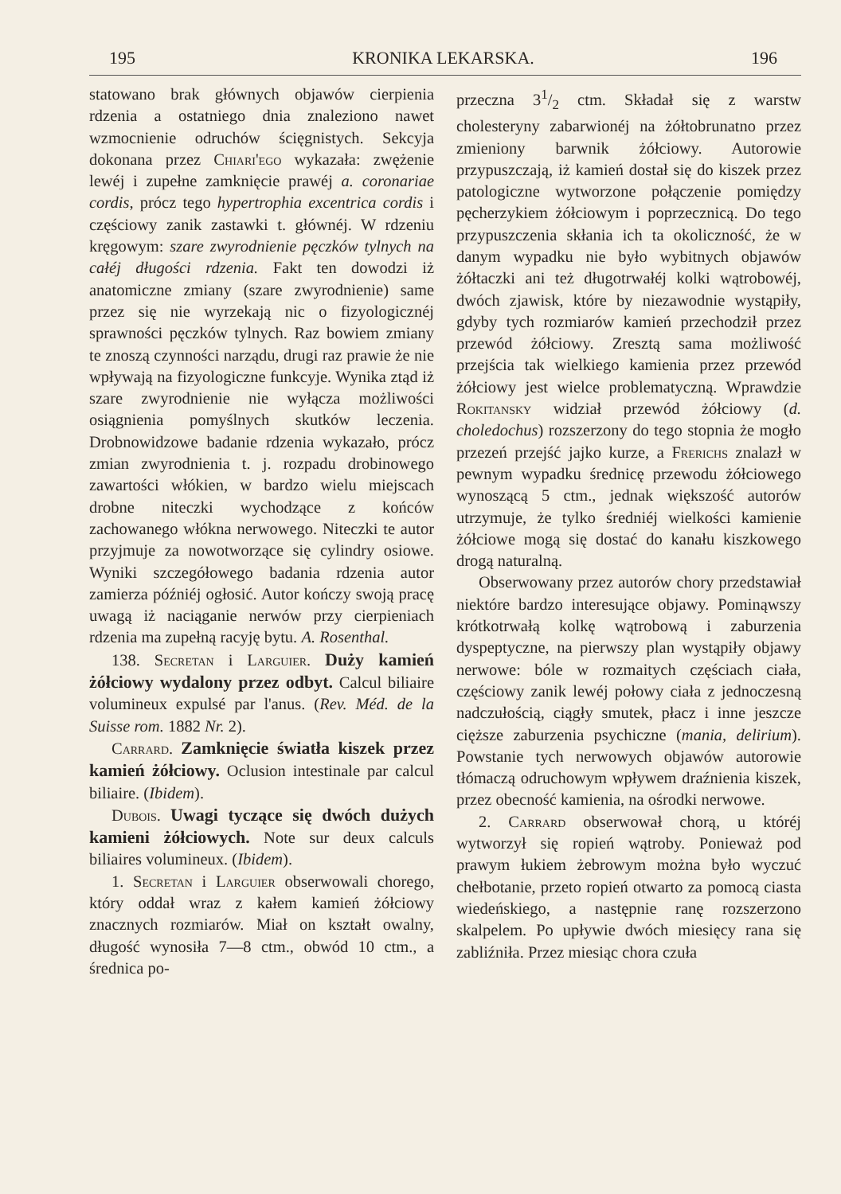195 KRONIKA LEKARSKA. 196
statowano brak głównych objawów cierpienia rdzenia a ostatniego dnia znaleziono nawet wzmocnienie odruchów ścięgnistych. Sekcyja dokonana przez Chiari'ego wykazała: zwężenie lewéj i zupełne zamknięcie prawéj a. coronariae cordis, prócz tego hypertrophia excentrica cordis i częściowy zanik zastawki t. głównéj. W rdzeniu kręgowym: szare zwyrodnienie pęczków tylnych na całéj długości rdzenia. Fakt ten dowodzi iż anatomiczne zmiany (szare zwyrodnienie) same przez się nie wyrzekają nic o fizyologicznéj sprawności pęczków tylnych. Raz bowiem zmiany te znoszą czynności narządu, drugi raz prawie że nie wpływają na fizyologiczne funkcyje. Wynika ztąd iż szare zwyrodnienie nie wyłącza możliwości osiągnienia pomyślnych skutków leczenia. Drobnowidzowe badanie rdzenia wykazało, prócz zmian zwyrodnienia t. j. rozpadu drobinowego zawartości włókien, w bardzo wielu miejscach drobne niteczki wychodzące z końców zachowanego włókna nerwowego. Niteczki te autor przyjmuje za nowotworzące się cylindry osiowe. Wyniki szczegółowego badania rdzenia autor zamierza późniéj ogłosić. Autor kończy swoją pracę uwagą iż naciąganie nerwów przy cierpieniach rdzenia ma zupełną racyję bytu. A. Rosenthal.
138. Secretan i Larguier. Duży kamień żółciowy wydalony przez odbyt. Calcul biliaire volumineux expulsé par l'anus. (Rev. Méd. de la Suisse rom. 1882 Nr. 2).
Carrard. Zamknięcie światła kiszek przez kamień żółciowy. Oclusion intestinale par calcul biliaire. (Ibidem).
Dubois. Uwagi tyczące się dwóch dużych kamieni żółciowych. Note sur deux calculs biliaires volumineux. (Ibidem).
1. Secretan i Larguier obserwowali chorego, który oddał wraz z kałem kamień żółciowy znacznych rozmiarów. Miał on kształt owalny, długość wynosiła 7—8 ctm., obwód 10 ctm., a średnica po-
przeczna 31/2 ctm. Składał się z warstw cholesteryny zabarwionéj na żółtobrunatno przez zmieniony barwnik żółciowy. Autorowie przypuszczają, iż kamień dostał się do kiszek przez patologiczne wytworzone połączenie pomiędzy pęcherzykiem żółciowym i poprzecznicą. Do tego przypuszczenia skłania ich ta okoliczność, że w danym wypadku nie było wybitnych objawów żółtaczki ani też długotrwałéj kolki wątrobowéj, dwóch zjawisk, które by niezawodnie wystąpiły, gdyby tych rozmiarów kamień przechodził przez przewód żółciowy. Zresztą sama możliwość przejścia tak wielkiego kamienia przez przewód żółciowy jest wielce problematyczną. Wprawdzie Rokitansky widział przewód żółciowy (d. choledochus) rozszerzony do tego stopnia że mogło przezeń przejść jajko kurze, a Frerichs znalazł w pewnym wypadku średnicę przewodu żółciowego wynoszącą 5 ctm., jednak większość autorów utrzymuje, że tylko średniéj wielkości kamienie żółciowe mogą się dostać do kanału kiszkowego drogą naturalną.
Obserwowany przez autorów chory przedstawiał niektóre bardzo interesujące objawy. Pominąwszy krótkotrwałą kolkę wątrobową i zaburzenia dyspeptyczne, na pierwszy plan wystąpiły objawy nerwowe: bóle w rozmaitych częściach ciała, częściowy zanik lewéj połowy ciała z jednoczesną nadczułością, ciągły smutek, płacz i inne jeszcze cięższe zaburzenia psychiczne (mania, delirium). Powstanie tych nerwowych objawów autorowie tłómaczą odruchowym wpływem draźnienia kiszek, przez obecność kamienia, na ośrodki nerwowe.
2. Carrard obserwował chorą, u któréj wytworzył się ropień wątroby. Ponieważ pod prawym łukiem żebrowym można było wyczuć chełbotanie, przeto ropień otwarto za pomocą ciasta wiedeńskiego, a następnie ranę rozszerzono skalpelem. Po upływie dwóch miesięcy rana się zabliźniła. Przez miesiąc chora czuła